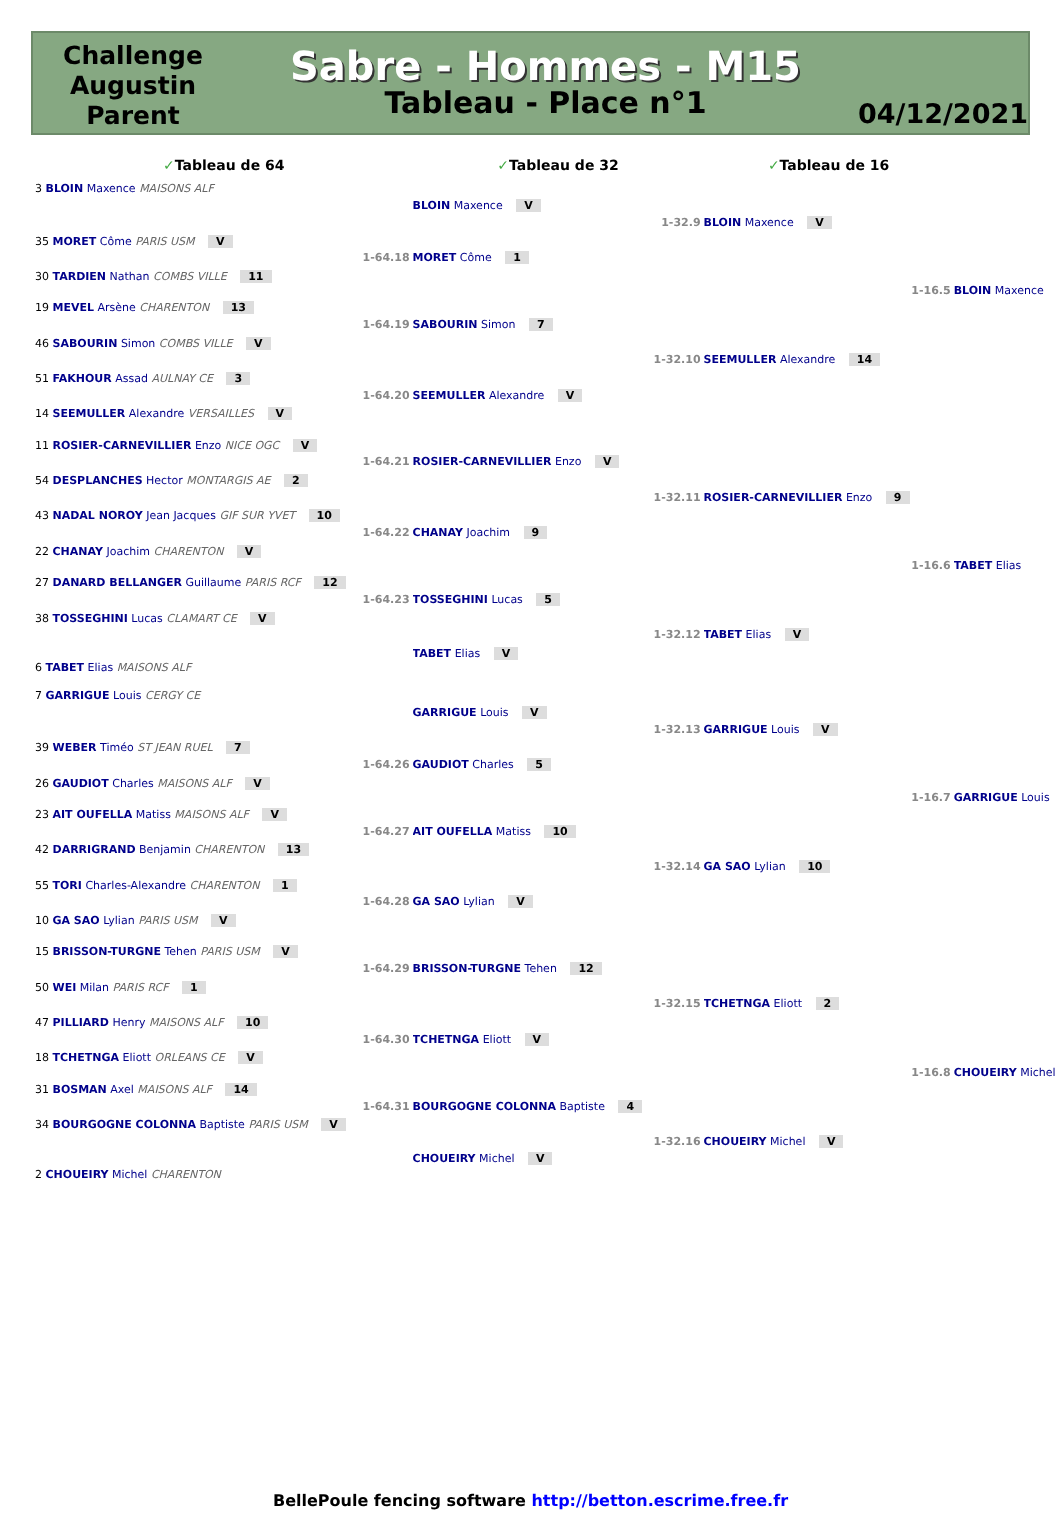Challenge Augustin Parent
Sabre - Hommes - M15
Tableau - Place n°1
04/12/2021
| ✓ Tableau de 64 | | ✓ Tableau de 32 | | ✓ Tableau de 16 | | |
| 3 BLOIN Maxence MAISONS ALF | | | | | | |
| | | BLOIN Maxence V | | | | |
| | | | 1-32.9 | BLOIN Maxence V | | |
| 35 MORET Côme PARIS USM V | | | | | | |
| | 1-64.18 | MORET Côme 1 | | | | |
| 30 TARDIEN Nathan COMBS VILLE 11 | | | | | | |
| | | | | | 1-16.5 | BLOIN Maxence |
| 19 MEVEL Arsène CHARENTON 13 | | | | | | |
| | 1-64.19 | SABOURIN Simon 7 | | | | |
| 46 SABOURIN Simon COMBS VILLE V | | | | | | |
| | | | 1-32.10 | SEEMULLER Alexandre 14 | | |
| 51 FAKHOUR Assad AULNAY CE 3 | | | | | | |
| | 1-64.20 | SEEMULLER Alexandre V | | | | |
| 14 SEEMULLER Alexandre VERSAILLES V | | | | | | |
| 11 ROSIER-CARNEVILLIER Enzo NICE OGC V | | | | | | |
| | 1-64.21 | ROSIER-CARNEVILLIER Enzo V | | | | |
| 54 DESPLANCHES Hector MONTARGIS AE 2 | | | | | | |
| | | | 1-32.11 | ROSIER-CARNEVILLIER Enzo 9 | | |
| 43 NADAL NOROY Jean Jacques GIF SUR YVET 10 | | | | | | |
| | 1-64.22 | CHANAY Joachim 9 | | | | |
| 22 CHANAY Joachim CHARENTON V | | | | | | |
| | | | | | 1-16.6 | TABET Elias |
| 27 DANARD BELLANGER Guillaume PARIS RCF 12 | | | | | | |
| | 1-64.23 | TOSSEGHINI Lucas 5 | | | | |
| 38 TOSSEGHINI Lucas CLAMART CE V | | | | | | |
| | | | 1-32.12 | TABET Elias V | | |
| | | TABET Elias V | | | | |
| 6 TABET Elias MAISONS ALF | | | | | | |
| 7 GARRIGUE Louis CERGY CE | | | | | | |
| | | GARRIGUE Louis V | | | | |
| | | | 1-32.13 | GARRIGUE Louis V | | |
| 39 WEBER Timéo ST JEAN RUEL 7 | | | | | | |
| | 1-64.26 | GAUDIOT Charles 5 | | | | |
| 26 GAUDIOT Charles MAISONS ALF V | | | | | | |
| | | | | | 1-16.7 | GARRIGUE Louis |
| 23 AIT OUFELLA Matiss MAISONS ALF V | | | | | | |
| | 1-64.27 | AIT OUFELLA Matiss 10 | | | | |
| 42 DARRIGRAND Benjamin CHARENTON 13 | | | | | | |
| | | | 1-32.14 | GA SAO Lylian 10 | | |
| 55 TORI Charles-Alexandre CHARENTON 1 | | | | | | |
| | 1-64.28 | GA SAO Lylian V | | | | |
| 10 GA SAO Lylian PARIS USM V | | | | | | |
| 15 BRISSON-TURGNE Tehen PARIS USM V | | | | | | |
| | 1-64.29 | BRISSON-TURGNE Tehen 12 | | | | |
| 50 WEI Milan PARIS RCF 1 | | | | | | |
| | | | 1-32.15 | TCHETNGA Eliott 2 | | |
| 47 PILLIARD Henry MAISONS ALF 10 | | | | | | |
| | 1-64.30 | TCHETNGA Eliott V | | | | |
| 18 TCHETNGA Eliott ORLEANS CE V | | | | | | |
| | | | | | 1-16.8 | CHOUEIRY Michel |
| 31 BOSMAN Axel MAISONS ALF 14 | | | | | | |
| | 1-64.31 | BOURGOGNE COLONNA Baptiste 4 | | | | |
| 34 BOURGOGNE COLONNA Baptiste PARIS USM V | | | | | | |
| | | | 1-32.16 | CHOUEIRY Michel V | | |
| | | CHOUEIRY Michel V | | | | |
| 2 CHOUEIRY Michel CHARENTON | | | | | | |
BellePoule fencing software http://betton.escrime.free.fr